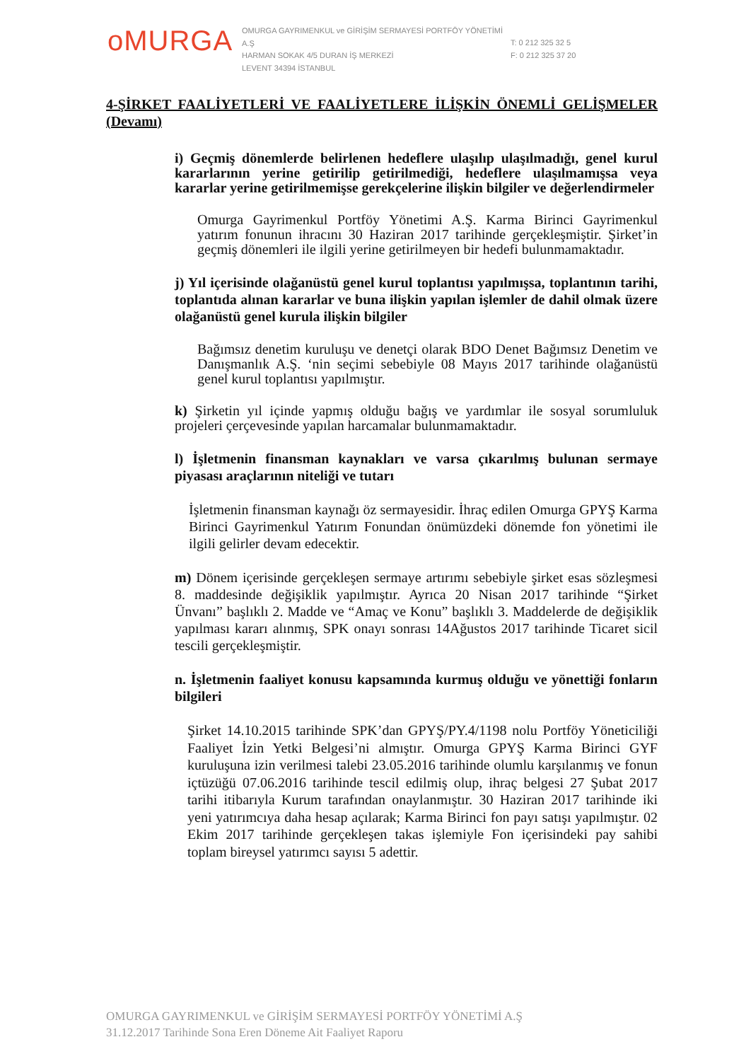oMURGA
OMURGA GAYRIMENKUL ve GİRİŞİM SERMAYESİ PORTFÖY YÖNETİMİ A.Ş
HARMAN SOKAK 4/5 DURAN İŞ MERKEZİ
LEVENT 34394 İSTANBUL
T: 0 212 325 32 5
F: 0 212 325 37 20
4-ŞİRKET FAALİYETLERİ VE FAALİYETLERE İLİŞKİN ÖNEMLİ GELİŞMELER (Devamı)
i) Geçmiş dönemlerde belirlenen hedeflere ulaşılıp ulaşılmadığı, genel kurul kararlarının yerine getirilip getirilmediği, hedeflere ulaşılmamışsa veya kararlar yerine getirilmemişse gerekçelerine ilişkin bilgiler ve değerlendirmeler
Omurga Gayrimenkul Portföy Yönetimi A.Ş. Karma Birinci Gayrimenkul yatırım fonunun ihracını 30 Haziran 2017 tarihinde gerçekleşmiştir. Şirket’in geçmiş dönemleri ile ilgili yerine getirilmeyen bir hedefi bulunmamaktadır.
j) Yıl içerisinde olağanüstü genel kurul toplantısı yapılmışsa, toplantının tarihi, toplantıda alınan kararlar ve buna ilişkin yapılan işlemler de dahil olmak üzere olağanüstü genel kurula ilişkin bilgiler
Bağımsız denetim kuruluşu ve denetçi olarak BDO Denet Bağımsız Denetim ve Danışmanlık A.Ş. ‘nin seçimi sebebiyle 08 Mayıs 2017 tarihinde olağanüstü genel kurul toplantısı yapılmıştır.
k) Şirketin yıl içinde yapmış olduğu bağış ve yardımlar ile sosyal sorumluluk projeleri çerçevesinde yapılan harcamalar bulunmamaktadır.
l) İşletmenin finansman kaynakları ve varsa çıkarılmış bulunan sermaye piyasası araçlarının niteliği ve tutarı
İşletmenin finansman kaynağı öz sermayesidir. İhraç edilen Omurga GPYŞ Karma Birinci Gayrimenkul Yatırım Fonundan önümüzdeki dönemde fon yönetimi ile ilgili gelirler devam edecektir.
m) Dönem içerisinde gerçekleşen sermaye artırımı sebebiyle şirket esas sözleşmesi 8. maddesinde değişiklik yapılmıştır. Ayrıca 20 Nisan 2017 tarihinde “Şirket Ünvanı” başlıklı 2. Madde ve “Amaç ve Konu” başlıklı 3. Maddelerde de değişiklik yapılması kararı alınmış, SPK onayı sonrası 14Ağustos 2017 tarihinde Ticaret sicil tescili gerçekleşmiştir.
n. İşletmenin faaliyet konusu kapsamında kurmuş olduğu ve yönettiği fonların bilgileri
Şirket 14.10.2015 tarihinde SPK’dan GPYŞ/PY.4/1198 nolu Portföy Yöneticiliği Faaliyet İzin Yetki Belgesi’ni almıştır. Omurga GPYŞ Karma Birinci GYF kuruluşuna izin verilmesi talebi 23.05.2016 tarihinde olumlu karşılanmış ve fonun içtüzüğü 07.06.2016 tarihinde tescil edilmiş olup, ihraç belgesi 27 Şubat 2017 tarihi itibarıyla Kurum tarafından onaylanmıştır. 30 Haziran 2017 tarihinde iki yeni yatırımcıya daha hesap açılarak; Karma Birinci fon payı satışı yapılmıştır. 02 Ekim 2017 tarihinde gerçekleşen takas işlemiyle Fon içerisindeki pay sahibi toplam bireysel yatırımcı sayısı 5 adettir.
OMURGA GAYRIMENKUL ve GİRİŞİM SERMAYESİ PORTFÖY YÖNETİMİ A.Ş
31.12.2017 Tarihinde Sona Eren Döneme Ait Faaliyet Raporu